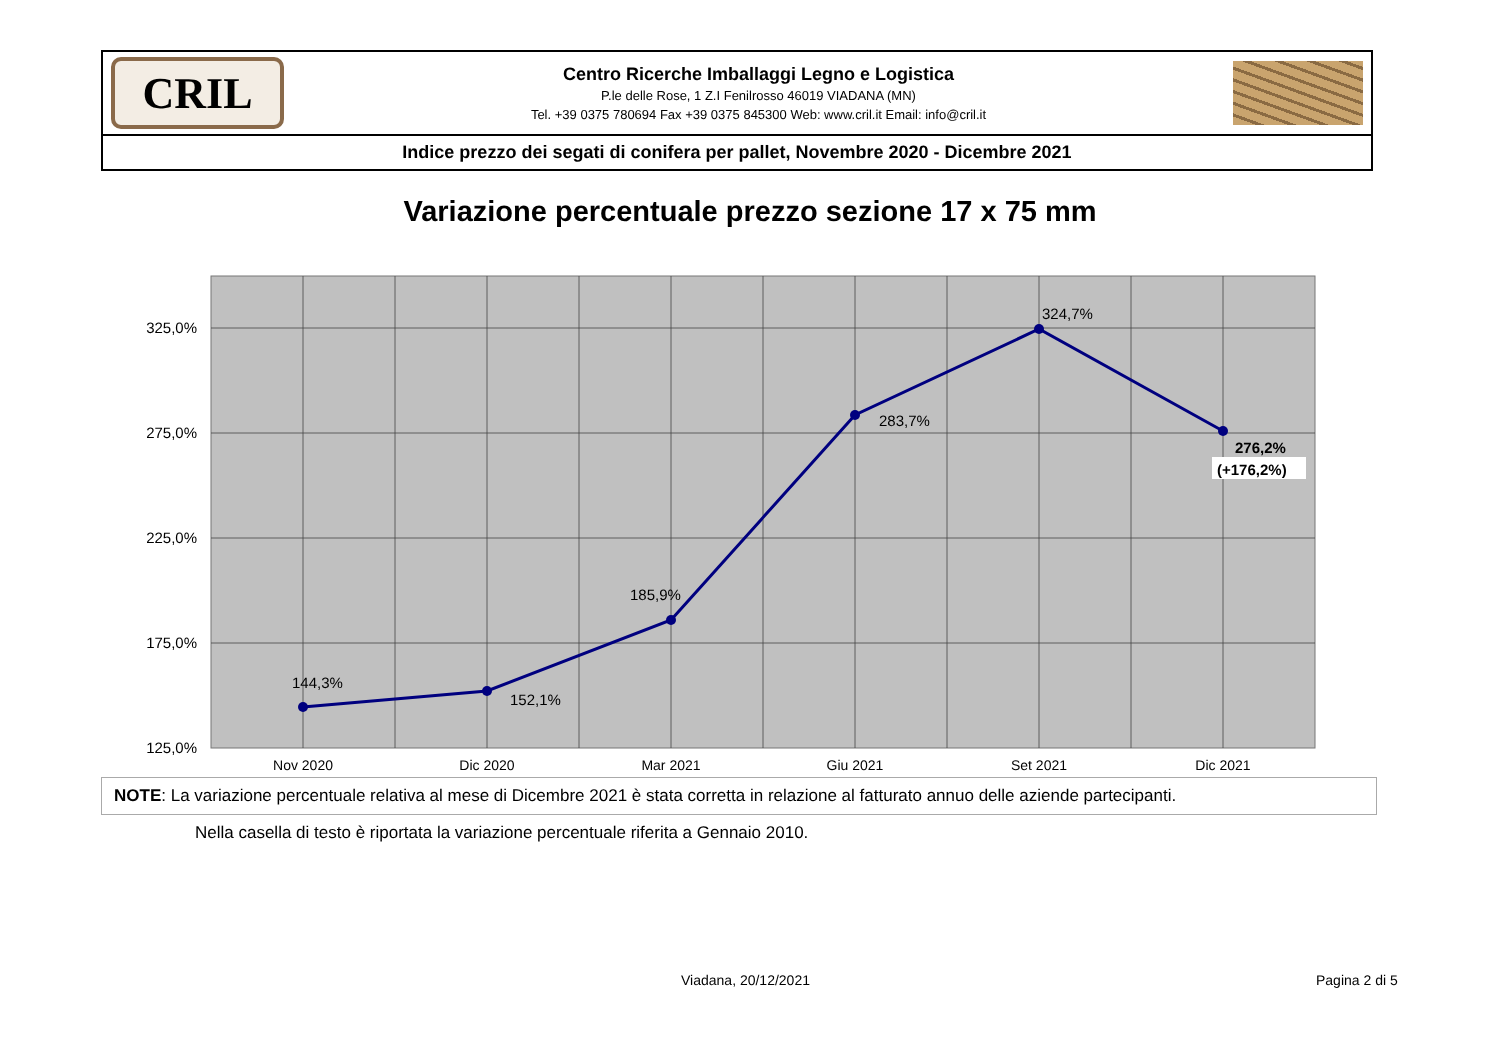CRIL
Centro Ricerche Imballaggi Legno e Logistica
P.le delle Rose, 1 Z.I Fenilrosso 46019 VIADANA (MN)
Tel. +39 0375 780694 Fax +39 0375 845300 Web: www.cril.it Email: info@cril.it
Indice prezzo dei segati di conifera per pallet, Novembre 2020 - Dicembre 2021
Variazione percentuale prezzo sezione 17 x 75 mm
325,0%
275,0%
225,0%
175,0%
125,0%
144,3%
152,1%
185,9%
283,7%
324,7%
276,2%
(+176,2%)
Nov 2020
Dic 2020
Mar 2021
Giu 2021
Set 2021
Dic 2021
NOTE: La variazione percentuale relativa al mese di Dicembre 2021 è stata corretta in relazione al fatturato annuo delle aziende partecipanti.
Nella casella di testo è riportata la variazione percentuale riferita a Gennaio 2010.
Viadana, 20/12/2021 Pagina 2 di 5